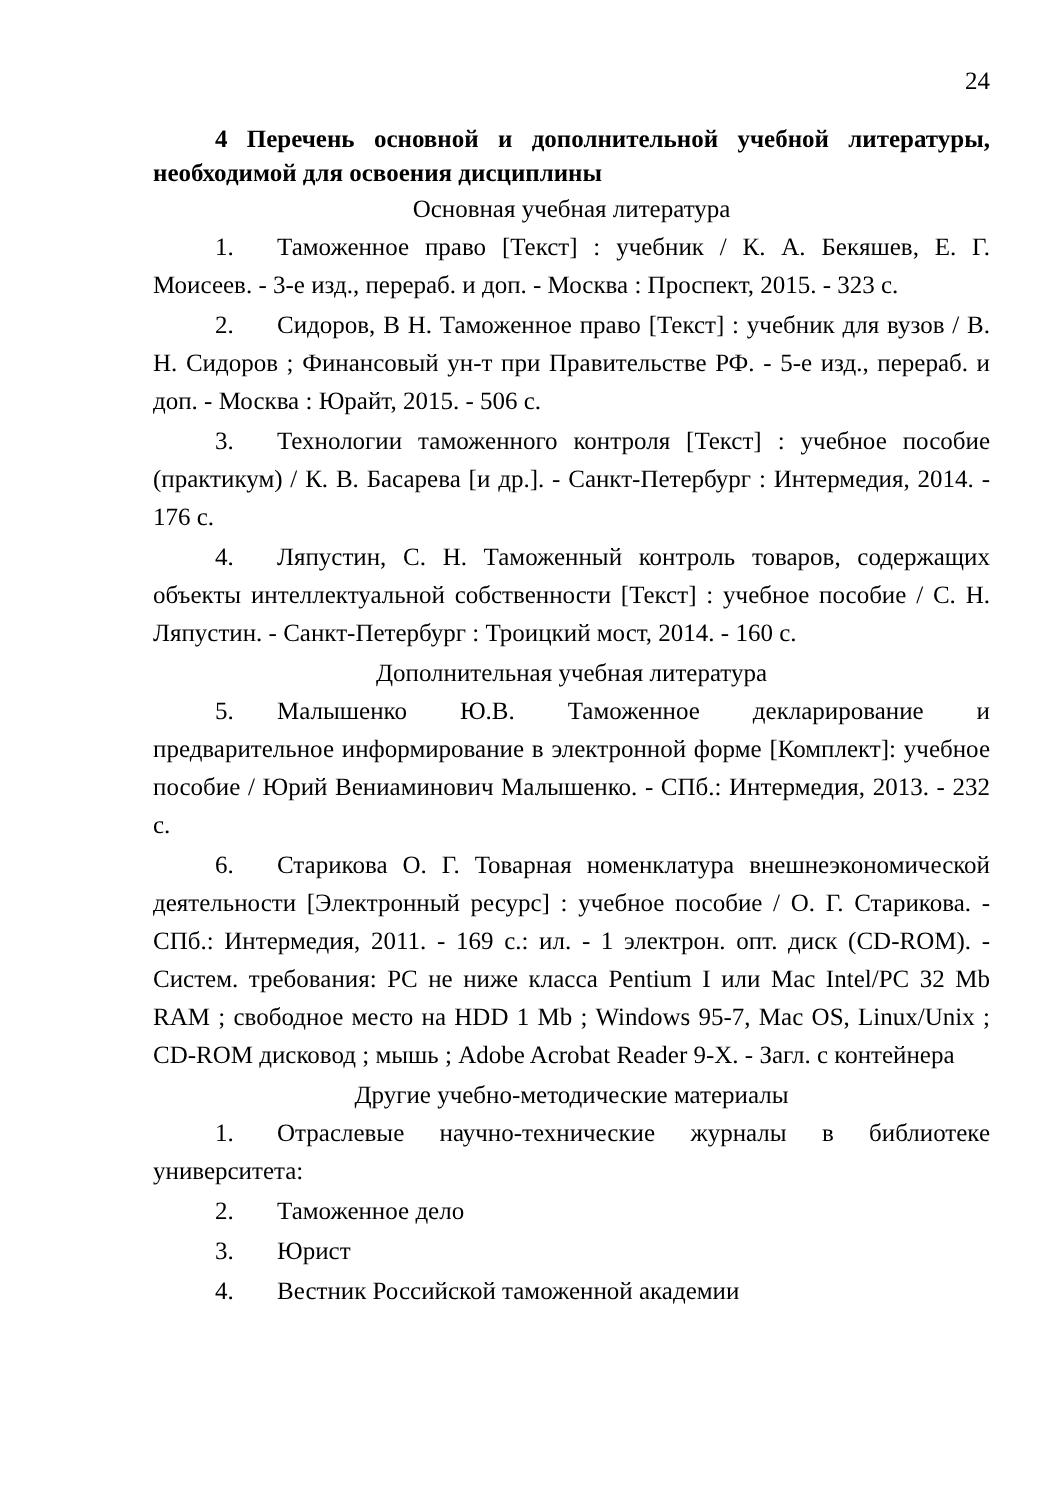24
4 Перечень основной и дополнительной учебной литературы, необходимой для освоения дисциплины
Основная учебная литература
1. Таможенное право [Текст] : учебник / К. А. Бекяшев, Е. Г. Моисеев. - 3-е изд., перераб. и доп. - Москва : Проспект, 2015. - 323 с.
2. Сидоров, В Н. Таможенное право [Текст] : учебник для вузов / В. Н. Сидоров ; Финансовый ун-т при Правительстве РФ. - 5-е изд., перераб. и доп. - Москва : Юрайт, 2015. - 506 с.
3. Технологии таможенного контроля [Текст] : учебное пособие (практикум) / К. В. Басарева [и др.]. - Санкт-Петербург : Интермедия, 2014. - 176 с.
4. Ляпустин, С. Н. Таможенный контроль товаров, содержащих объекты интеллектуальной собственности [Текст] : учебное пособие / С. Н. Ляпустин. - Санкт-Петербург : Троицкий мост, 2014. - 160 с.
Дополнительная учебная литература
5. Малышенко Ю.В. Таможенное декларирование и предварительное информирование в электронной форме [Комплект]: учебное пособие / Юрий Вениаминович Малышенко. - СПб.: Интермедия, 2013. - 232 с.
6. Старикова О. Г. Товарная номенклатура внешнеэкономической деятельности [Электронный ресурс] : учебное пособие / О. Г. Старикова. - СПб.: Интермедия, 2011. - 169 с.: ил. - 1 электрон. опт. диск (CD-ROM). - Систем. требования: PC не ниже класса Pentium I или Mac Intel/PC 32 Mb RAM ; свободное место на HDD 1 Mb ; Windows 95-7, Mac OS, Linux/Unix ; CD-ROM дисковод ; мышь ; Adobe Acrobat Reader 9-X. - Загл. с контейнера
Другие учебно-методические материалы
1. Отраслевые научно-технические журналы в библиотеке университета:
2. Таможенное дело
3. Юрист
4. Вестник Российской таможенной академии